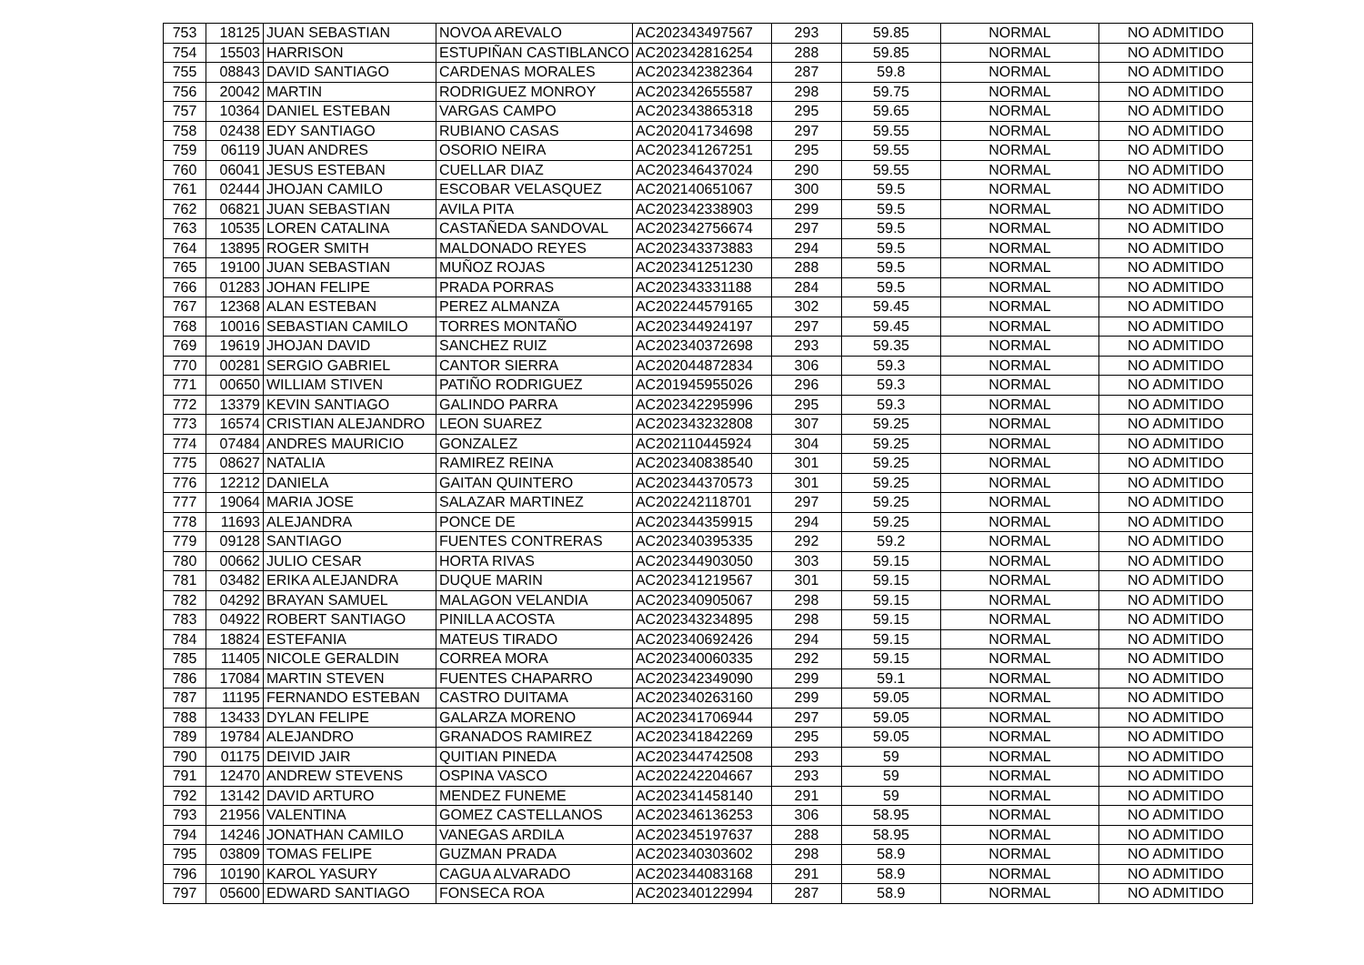| 753 | 18125 | JUAN SEBASTIAN | NOVOA AREVALO | AC202343497567 | 293 | 59.85 | NORMAL | NO ADMITIDO |
| 754 | 15503 | HARRISON | ESTUPIÑAN CASTIBLANCO | AC202342816254 | 288 | 59.85 | NORMAL | NO ADMITIDO |
| 755 | 08843 | DAVID SANTIAGO | CARDENAS MORALES | AC202342382364 | 287 | 59.8 | NORMAL | NO ADMITIDO |
| 756 | 20042 | MARTIN | RODRIGUEZ MONROY | AC202342655587 | 298 | 59.75 | NORMAL | NO ADMITIDO |
| 757 | 10364 | DANIEL ESTEBAN | VARGAS CAMPO | AC202343865318 | 295 | 59.65 | NORMAL | NO ADMITIDO |
| 758 | 02438 | EDY SANTIAGO | RUBIANO CASAS | AC202041734698 | 297 | 59.55 | NORMAL | NO ADMITIDO |
| 759 | 06119 | JUAN ANDRES | OSORIO NEIRA | AC202341267251 | 295 | 59.55 | NORMAL | NO ADMITIDO |
| 760 | 06041 | JESUS ESTEBAN | CUELLAR DIAZ | AC202346437024 | 290 | 59.55 | NORMAL | NO ADMITIDO |
| 761 | 02444 | JHOJAN CAMILO | ESCOBAR VELASQUEZ | AC202140651067 | 300 | 59.5 | NORMAL | NO ADMITIDO |
| 762 | 06821 | JUAN SEBASTIAN | AVILA PITA | AC202342338903 | 299 | 59.5 | NORMAL | NO ADMITIDO |
| 763 | 10535 | LOREN CATALINA | CASTAÑEDA SANDOVAL | AC202342756674 | 297 | 59.5 | NORMAL | NO ADMITIDO |
| 764 | 13895 | ROGER SMITH | MALDONADO REYES | AC202343373883 | 294 | 59.5 | NORMAL | NO ADMITIDO |
| 765 | 19100 | JUAN SEBASTIAN | MUÑOZ ROJAS | AC202341251230 | 288 | 59.5 | NORMAL | NO ADMITIDO |
| 766 | 01283 | JOHAN FELIPE | PRADA PORRAS | AC202343331188 | 284 | 59.5 | NORMAL | NO ADMITIDO |
| 767 | 12368 | ALAN ESTEBAN | PEREZ ALMANZA | AC202244579165 | 302 | 59.45 | NORMAL | NO ADMITIDO |
| 768 | 10016 | SEBASTIAN CAMILO | TORRES MONTAÑO | AC202344924197 | 297 | 59.45 | NORMAL | NO ADMITIDO |
| 769 | 19619 | JHOJAN DAVID | SANCHEZ RUIZ | AC202340372698 | 293 | 59.35 | NORMAL | NO ADMITIDO |
| 770 | 00281 | SERGIO GABRIEL | CANTOR SIERRA | AC202044872834 | 306 | 59.3 | NORMAL | NO ADMITIDO |
| 771 | 00650 | WILLIAM STIVEN | PATIÑO RODRIGUEZ | AC201945955026 | 296 | 59.3 | NORMAL | NO ADMITIDO |
| 772 | 13379 | KEVIN SANTIAGO | GALINDO PARRA | AC202342295996 | 295 | 59.3 | NORMAL | NO ADMITIDO |
| 773 | 16574 | CRISTIAN ALEJANDRO | LEON SUAREZ | AC202343232808 | 307 | 59.25 | NORMAL | NO ADMITIDO |
| 774 | 07484 | ANDRES MAURICIO | GONZALEZ | AC202110445924 | 304 | 59.25 | NORMAL | NO ADMITIDO |
| 775 | 08627 | NATALIA | RAMIREZ REINA | AC202340838540 | 301 | 59.25 | NORMAL | NO ADMITIDO |
| 776 | 12212 | DANIELA | GAITAN QUINTERO | AC202344370573 | 301 | 59.25 | NORMAL | NO ADMITIDO |
| 777 | 19064 | MARIA JOSE | SALAZAR MARTINEZ | AC202242118701 | 297 | 59.25 | NORMAL | NO ADMITIDO |
| 778 | 11693 | ALEJANDRA | PONCE DE | AC202344359915 | 294 | 59.25 | NORMAL | NO ADMITIDO |
| 779 | 09128 | SANTIAGO | FUENTES CONTRERAS | AC202340395335 | 292 | 59.2 | NORMAL | NO ADMITIDO |
| 780 | 00662 | JULIO CESAR | HORTA RIVAS | AC202344903050 | 303 | 59.15 | NORMAL | NO ADMITIDO |
| 781 | 03482 | ERIKA ALEJANDRA | DUQUE MARIN | AC202341219567 | 301 | 59.15 | NORMAL | NO ADMITIDO |
| 782 | 04292 | BRAYAN SAMUEL | MALAGON VELANDIA | AC202340905067 | 298 | 59.15 | NORMAL | NO ADMITIDO |
| 783 | 04922 | ROBERT SANTIAGO | PINILLA ACOSTA | AC202343234895 | 298 | 59.15 | NORMAL | NO ADMITIDO |
| 784 | 18824 | ESTEFANIA | MATEUS TIRADO | AC202340692426 | 294 | 59.15 | NORMAL | NO ADMITIDO |
| 785 | 11405 | NICOLE GERALDIN | CORREA MORA | AC202340060335 | 292 | 59.15 | NORMAL | NO ADMITIDO |
| 786 | 17084 | MARTIN STEVEN | FUENTES CHAPARRO | AC202342349090 | 299 | 59.1 | NORMAL | NO ADMITIDO |
| 787 | 11195 | FERNANDO ESTEBAN | CASTRO DUITAMA | AC202340263160 | 299 | 59.05 | NORMAL | NO ADMITIDO |
| 788 | 13433 | DYLAN FELIPE | GALARZA MORENO | AC202341706944 | 297 | 59.05 | NORMAL | NO ADMITIDO |
| 789 | 19784 | ALEJANDRO | GRANADOS RAMIREZ | AC202341842269 | 295 | 59.05 | NORMAL | NO ADMITIDO |
| 790 | 01175 | DEIVID JAIR | QUITIAN PINEDA | AC202344742508 | 293 | 59 | NORMAL | NO ADMITIDO |
| 791 | 12470 | ANDREW STEVENS | OSPINA VASCO | AC202242204667 | 293 | 59 | NORMAL | NO ADMITIDO |
| 792 | 13142 | DAVID ARTURO | MENDEZ FUNEME | AC202341458140 | 291 | 59 | NORMAL | NO ADMITIDO |
| 793 | 21956 | VALENTINA | GOMEZ CASTELLANOS | AC202346136253 | 306 | 58.95 | NORMAL | NO ADMITIDO |
| 794 | 14246 | JONATHAN CAMILO | VANEGAS ARDILA | AC202345197637 | 288 | 58.95 | NORMAL | NO ADMITIDO |
| 795 | 03809 | TOMAS FELIPE | GUZMAN PRADA | AC202340303602 | 298 | 58.9 | NORMAL | NO ADMITIDO |
| 796 | 10190 | KAROL YASURY | CAGUA ALVARADO | AC202344083168 | 291 | 58.9 | NORMAL | NO ADMITIDO |
| 797 | 05600 | EDWARD SANTIAGO | FONSECA ROA | AC202340122994 | 287 | 58.9 | NORMAL | NO ADMITIDO |